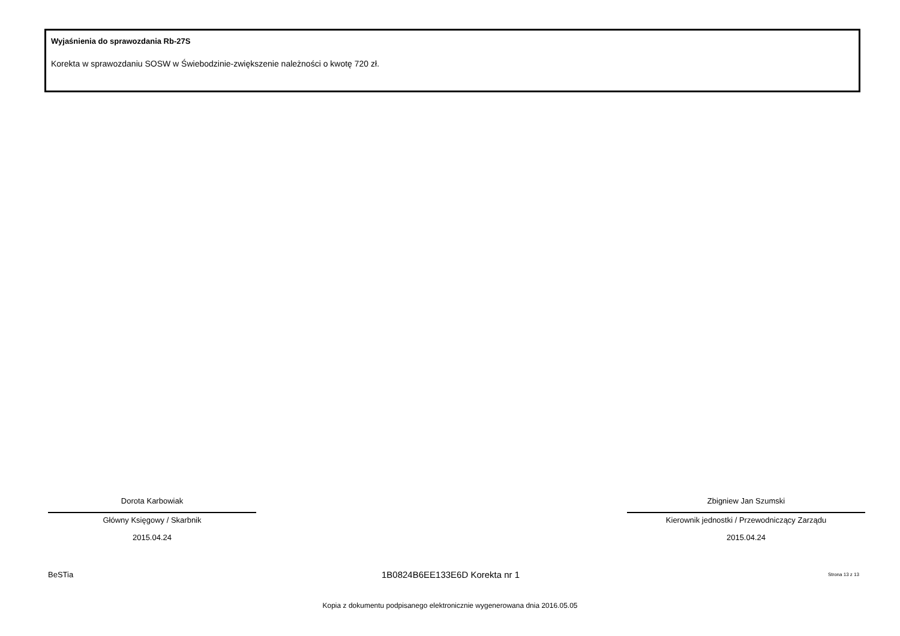Wyjaśnienia do sprawozdania Rb-27S
Korekta w sprawozdaniu SOSW w Świebodzinie-zwiększenie należności o kwotę 720 zł.
Dorota Karbowiak
Główny Księgowy / Skarbnik
2015.04.24
Zbigniew Jan Szumski
Kierownik jednostki / Przewodniczący Zarządu
2015.04.24
BeSTia 1B0824B6EE133E6D Korekta nr 1 Strona 13 z 13
Kopia z dokumentu podpisanego elektronicznie wygenerowana dnia 2016.05.05